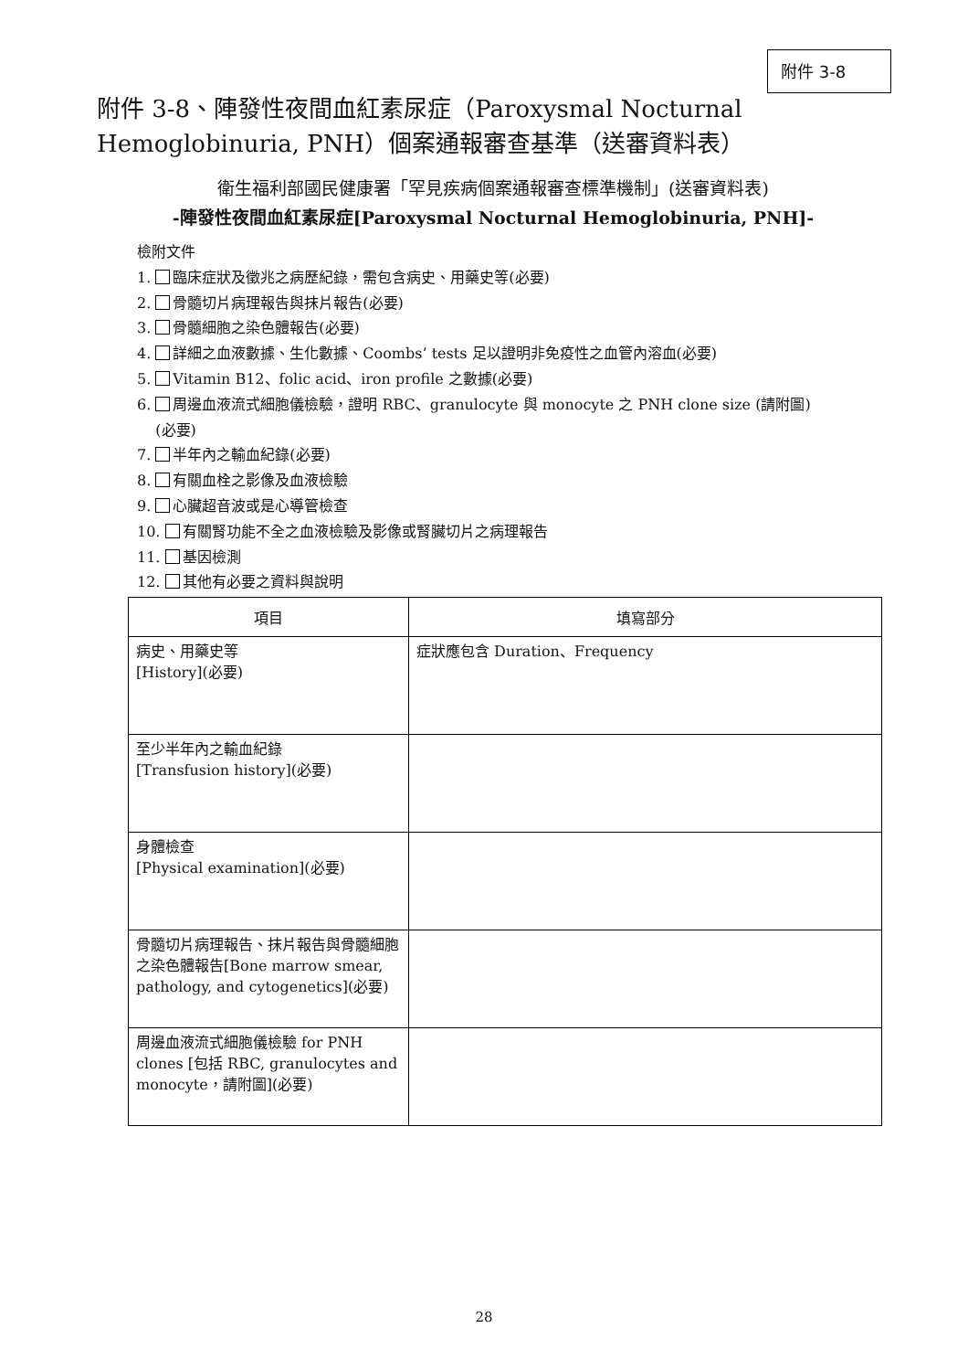附件 3-8
附件 3-8、陣發性夜間血紅素尿症（Paroxysmal Nocturnal Hemoglobinuria, PNH）個案通報審查基準（送審資料表）
衛生福利部國民健康署「罕見疾病個案通報審查標準機制」(送審資料表)
-陣發性夜間血紅素尿症[Paroxysmal Nocturnal Hemoglobinuria, PNH]-
檢附文件
1. 臨床症狀及徵兆之病歷紀錄，需包含病史、用藥史等(必要)
2. 骨髓切片病理報告與抹片報告(必要)
3. 骨髓細胞之染色體報告(必要)
4. 詳細之血液數據、生化數據、Coombs’ tests 足以證明非免疫性之血管內溶血(必要)
5. Vitamin B12、folic acid、iron profile 之數據(必要)
6. 周邊血液流式細胞儀檢驗，證明 RBC、granulocyte 與 monocyte 之 PNH clone size (請附圖)
(必要)
7. 半年內之輸血紀錄(必要)
8. 有關血栓之影像及血液檢驗
9. 心臟超音波或是心導管檢查
10. 有關腎功能不全之血液檢驗及影像或腎臟切片之病理報告
11. 基因檢測
12. 其他有必要之資料與說明
| 項目 | 填寫部分 |
| --- | --- |
| 病史、用藥史等 [History](必要) | 症狀應包含 Duration、Frequency |
| 至少半年內之輸血紀錄 [Transfusion history](必要) | |
| 身體檢查 [Physical examination](必要) | |
| 骨髓切片病理報告、抹片報告與骨髓細胞之染色體報告[Bone marrow smear, pathology, and cytogenetics](必要) | |
| 周邊血液流式細胞儀檢驗 for PNH clones [包括 RBC, granulocytes and monocyte，請附圖](必要) | |
28